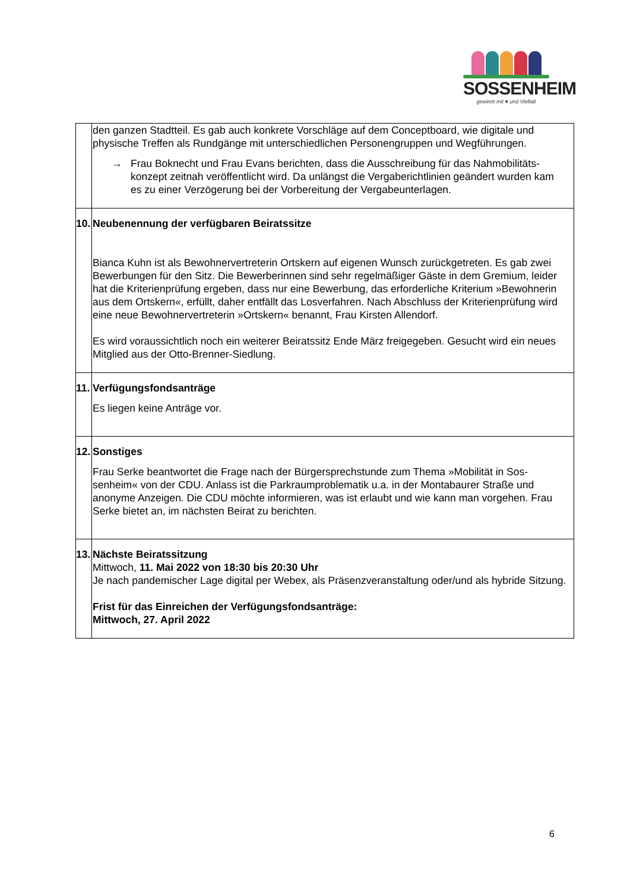SOSSENHEIM
gewinnt mit ♥ und Vielfalt
| | den ganzen Stadtteil. Es gab auch konkrete Vorschläge auf dem Conceptboard, wie digitale und physische Treffen als Rundgänge mit unterschiedlichen Personengruppen und Wegführungen. → Frau Boknecht und Frau Evans berichten, dass die Ausschreibung für das Nahmobilitäts­konzept zeitnah veröffentlicht wird. Da unlängst die Vergaberichtlinien geändert wurden kam es zu einer Verzögerung bei der Vorbereitung der Vergabeunterlagen. |
| 10. | Neubenennung der verfügbaren Beiratssitze Bianca Kuhn ist als Bewohnervertreterin Ortskern auf eigenen Wunsch zurückgetreten. Es gab zwei Bewerbungen für den Sitz. Die Bewerberinnen sind sehr regelmäßiger Gäste in dem Gremium, leider hat die Kriterienprüfung ergeben, dass nur eine Bewerbung, das erforderliche Kriterium »Bewohnerin aus dem Ortskern«, erfüllt, daher entfällt das Losverfahren. Nach Ab­schluss der Kriterienprüfung wird eine neue Bewohnervertreterin »Ortskern« benannt, Frau Kirsten Allendorf. Es wird voraussichtlich noch ein weiterer Beiratssitz Ende März freigegeben. Gesucht wird ein neues Mitglied aus der Otto-Brenner-Siedlung. |
| 11. | Verfügungsfondsanträge Es liegen keine Anträge vor. |
| 12. | Sonstiges Frau Serke beantwortet die Frage nach der Bürgersprechstunde zum Thema »Mobilität in Sos­senheim« von der CDU. Anlass ist die Parkraumproblematik u.a. in der Montabaurer Straße und anonyme Anzeigen. Die CDU möchte informieren, was ist erlaubt und wie kann man vorgehen. Frau Serke bietet an, im nächsten Beirat zu berichten. |
| 13. | Nächste Beiratssitzung Mittwoch, 11. Mai 2022 von 18:30 bis 20:30 Uhr Je nach pandemischer Lage digital per Webex, als Präsenzveranstaltung oder/und als hybride Sitzung. Frist für das Einreichen der Verfügungsfondsanträge: Mittwoch, 27. April 2022 |
6